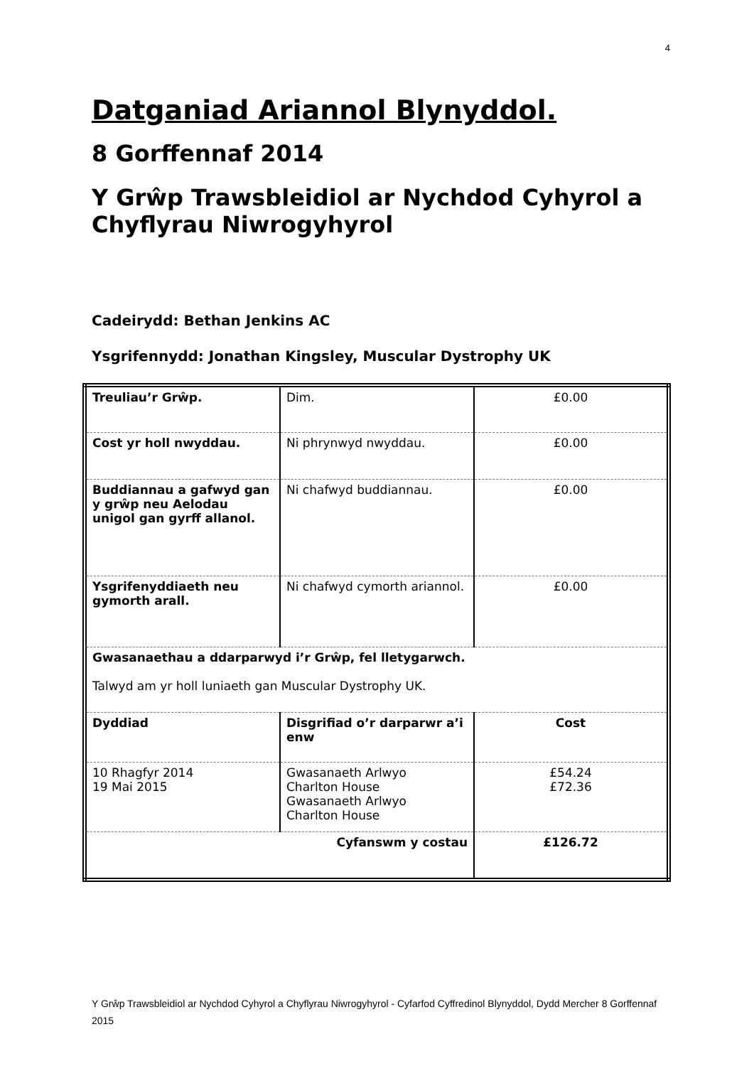4
Datganiad Ariannol Blynyddol.
8 Gorffennaf 2014
Y Grŵp Trawsbleidiol ar Nychdod Cyhyrol a Chyflyrau Niwrogyhyrol
Cadeirydd: Bethan Jenkins AC
Ysgrifennydd: Jonathan Kingsley, Muscular Dystrophy UK
| Treuliau’r Grŵp. | Dim. | £0.00 |
| Cost yr holl nwyddau. | Ni phrynwyd nwyddau. | £0.00 |
| Buddiannau a gafwyd gan y grŵp neu Aelodau unigol gan gyrff allanol. | Ni chafwyd buddiannau. | £0.00 |
| Ysgrifenyddiaeth neu gymorth arall. | Ni chafwyd cymorth ariannol. | £0.00 |
| Gwasanaethau a ddarparwyd i’r Grŵp, fel lletygarwch. Talwyd am yr holl luniaeth gan Muscular Dystrophy UK. | | |
| Dyddiad | Disgrifiad o’r darparwr a’i enw | Cost |
| 10 Rhagfyr 2014 19 Mai 2015 | Gwasanaeth Arlwyo Charlton House Gwasanaeth Arlwyo Charlton House | £54.24 £72.36 |
| Cyfanswm y costau | | £126.72 |
Y Grŵp Trawsbleidiol ar Nychdod Cyhyrol a Chyflyrau Niwrogyhyrol - Cyfarfod Cyffredinol Blynyddol, Dydd Mercher 8 Gorffennaf 2015